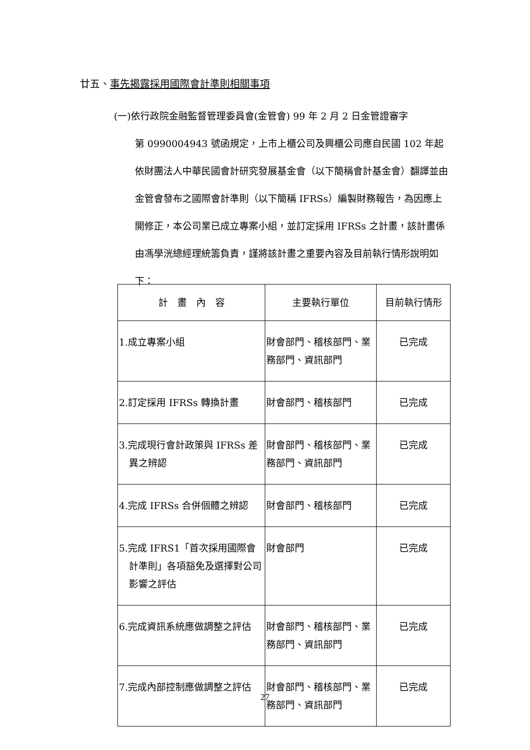廿五、事先揭露採用國際會計準則相關事項
(一)依行政院金融監督管理委員會(金管會) 99 年 2 月 2 日金管證審字
第 0990004943 號函規定，上市上櫃公司及興櫃公司應自民國 102 年起依財團法人中華民國會計研究發展基金會（以下簡稱會計基金會）翻譯並由金管會發布之國際會計準則（以下簡稱 IFRSs）編製財務報告，為因應上開修正，本公司業已成立專案小組，並訂定採用 IFRSs 之計畫，該計畫係由馮學洸總經理統籌負責，謹將該計畫之重要內容及目前執行情形說明如下：
| 計 畫 內 容 | 主要執行單位 | 目前執行情形 |
| --- | --- | --- |
| 1.成立專案小組 | 財會部門、稽核部門、業務部門、資訊部門 | 已完成 |
| 2.訂定採用 IFRSs 轉換計畫 | 財會部門、稽核部門 | 已完成 |
| 3.完成現行會計政策與 IFRSs 差異之辨認 | 財會部門、稽核部門、業務部門、資訊部門 | 已完成 |
| 4.完成 IFRSs 合併個體之辨認 | 財會部門、稽核部門 | 已完成 |
| 5.完成 IFRS1「首次採用國際會計準則」各項豁免及選擇對公司影響之評估 | 財會部門 | 已完成 |
| 6.完成資訊系統應做調整之評估 | 財會部門、稽核部門、業務部門、資訊部門 | 已完成 |
| 7.完成內部控制應做調整之評估 | 財會部門、稽核部門、業務部門、資訊部門 | 已完成 |
27